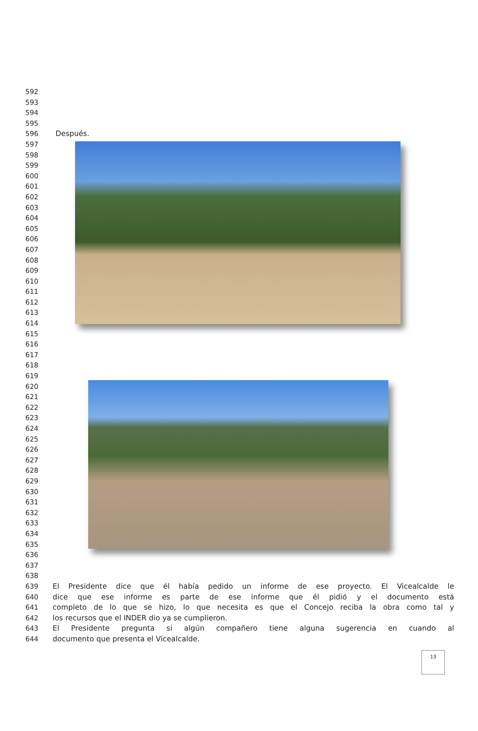592
593
594
595
596 Después.
597
598
599
600
601
602
603
604
605
606
607
608
609
610
611
612
613
614
615
616
617
618
619
620
621
622
623
624
625
626
627
628
629
630
631
632
633
634
635
636
637
638
639 El Presidente dice que él había pedido un informe de ese proyecto. El Vicealcalde le
640 dice que ese informe es parte de ese informe que él pidió y el documento está
641 completo de lo que se hizo, lo que necesita es que el Concejo reciba la obra como tal y
642 los recursos que el INDER dio ya se cumplieron.
643 El Presidente pregunta si algún compañero tiene alguna sugerencia en cuando al
644 documento que presenta el Vicealcalde.
13